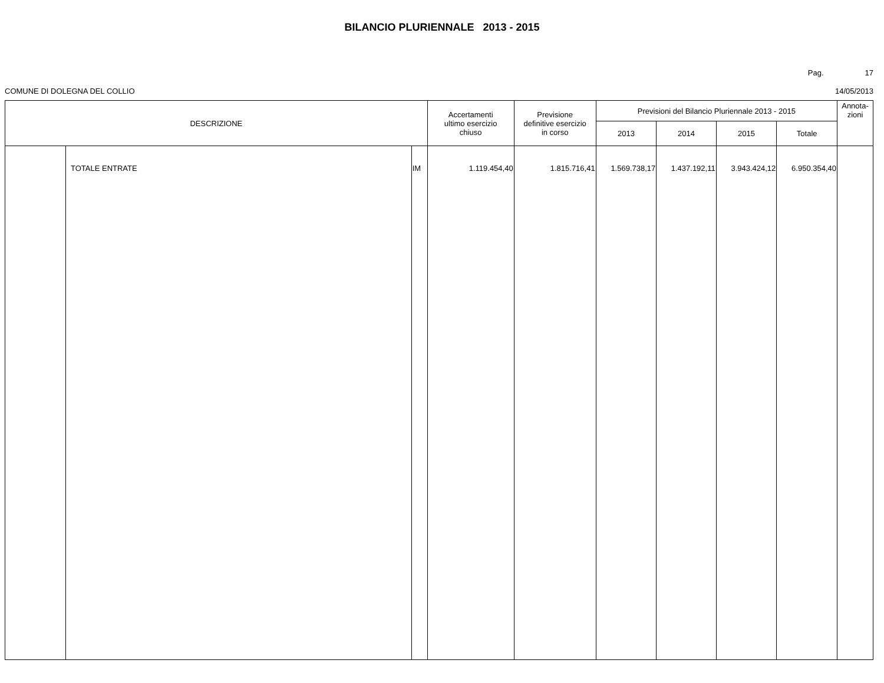BILANCIO PLURIENNALE 2013 - 2015
Pag. 17
COMUNE DI DOLEGNA DEL COLLIO 14/05/2013
| DESCRIZIONE | | | Accertamenti ultimo esercizio chiuso | Previsione definitive esercizio in corso | Previsioni del Bilancio Pluriennale 2013 - 2015 | | | | Annota- zioni |
| --- | --- | --- | --- | --- | --- | --- | --- | --- | --- |
| | | | | | 2013 | 2014 | 2015 | Totale | |
| | TOTALE ENTRATE | IM | 1.119.454,40 | 1.815.716,41 | 1.569.738,17 | 1.437.192,11 | 3.943.424,12 | 6.950.354,40 | |